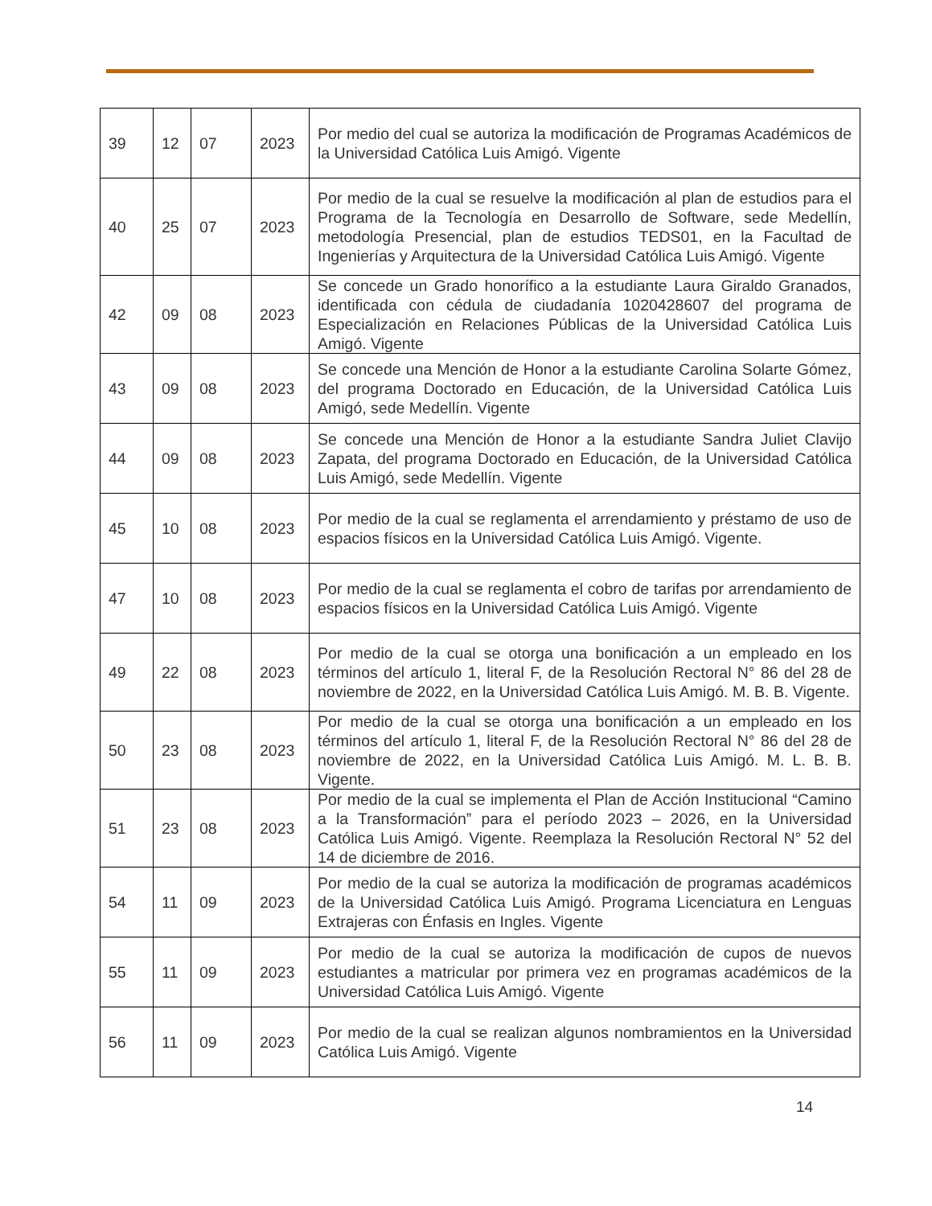| 39 | 12 | 07 | 2023 | Por medio del cual se autoriza la modificación de Programas Académicos de la Universidad Católica Luis Amigó. Vigente |
| 40 | 25 | 07 | 2023 | Por medio de la cual se resuelve la modificación al plan de estudios para el Programa de la Tecnología en Desarrollo de Software, sede Medellín, metodología Presencial, plan de estudios TEDS01, en la Facultad de Ingenierías y Arquitectura de la Universidad Católica Luis Amigó. Vigente |
| 42 | 09 | 08 | 2023 | Se concede un Grado honorífico a la estudiante Laura Giraldo Granados, identificada con cédula de ciudadanía 1020428607 del programa de Especialización en Relaciones Públicas de la Universidad Católica Luis Amigó. Vigente |
| 43 | 09 | 08 | 2023 | Se concede una Mención de Honor a la estudiante Carolina Solarte Gómez, del programa Doctorado en Educación, de la Universidad Católica Luis Amigó, sede Medellín. Vigente |
| 44 | 09 | 08 | 2023 | Se concede una Mención de Honor a la estudiante Sandra Juliet Clavijo Zapata, del programa Doctorado en Educación, de la Universidad Católica Luis Amigó, sede Medellín. Vigente |
| 45 | 10 | 08 | 2023 | Por medio de la cual se reglamenta el arrendamiento y préstamo de uso de espacios físicos en la Universidad Católica Luis Amigó. Vigente. |
| 47 | 10 | 08 | 2023 | Por medio de la cual se reglamenta el cobro de tarifas por arrendamiento de espacios físicos en la Universidad Católica Luis Amigó. Vigente |
| 49 | 22 | 08 | 2023 | Por medio de la cual se otorga una bonificación a un empleado en los términos del artículo 1, literal F, de la Resolución Rectoral N° 86 del 28 de noviembre de 2022, en la Universidad Católica Luis Amigó. M. B. B. Vigente. |
| 50 | 23 | 08 | 2023 | Por medio de la cual se otorga una bonificación a un empleado en los términos del artículo 1, literal F, de la Resolución Rectoral N° 86 del 28 de noviembre de 2022, en la Universidad Católica Luis Amigó. M. L. B. B. Vigente. |
| 51 | 23 | 08 | 2023 | Por medio de la cual se implementa el Plan de Acción Institucional “Camino a la Transformación” para el período 2023 – 2026, en la Universidad Católica Luis Amigó. Vigente. Reemplaza la Resolución Rectoral N° 52 del 14 de diciembre de 2016. |
| 54 | 11 | 09 | 2023 | Por medio de la cual se autoriza la modificación de programas académicos de la Universidad Católica Luis Amigó. Programa Licenciatura en Lenguas Extrajeras con Énfasis en Ingles. Vigente |
| 55 | 11 | 09 | 2023 | Por medio de la cual se autoriza la modificación de cupos de nuevos estudiantes a matricular por primera vez en programas académicos de la Universidad Católica Luis Amigó. Vigente |
| 56 | 11 | 09 | 2023 | Por medio de la cual se realizan algunos nombramientos en la Universidad Católica Luis Amigó. Vigente |
14